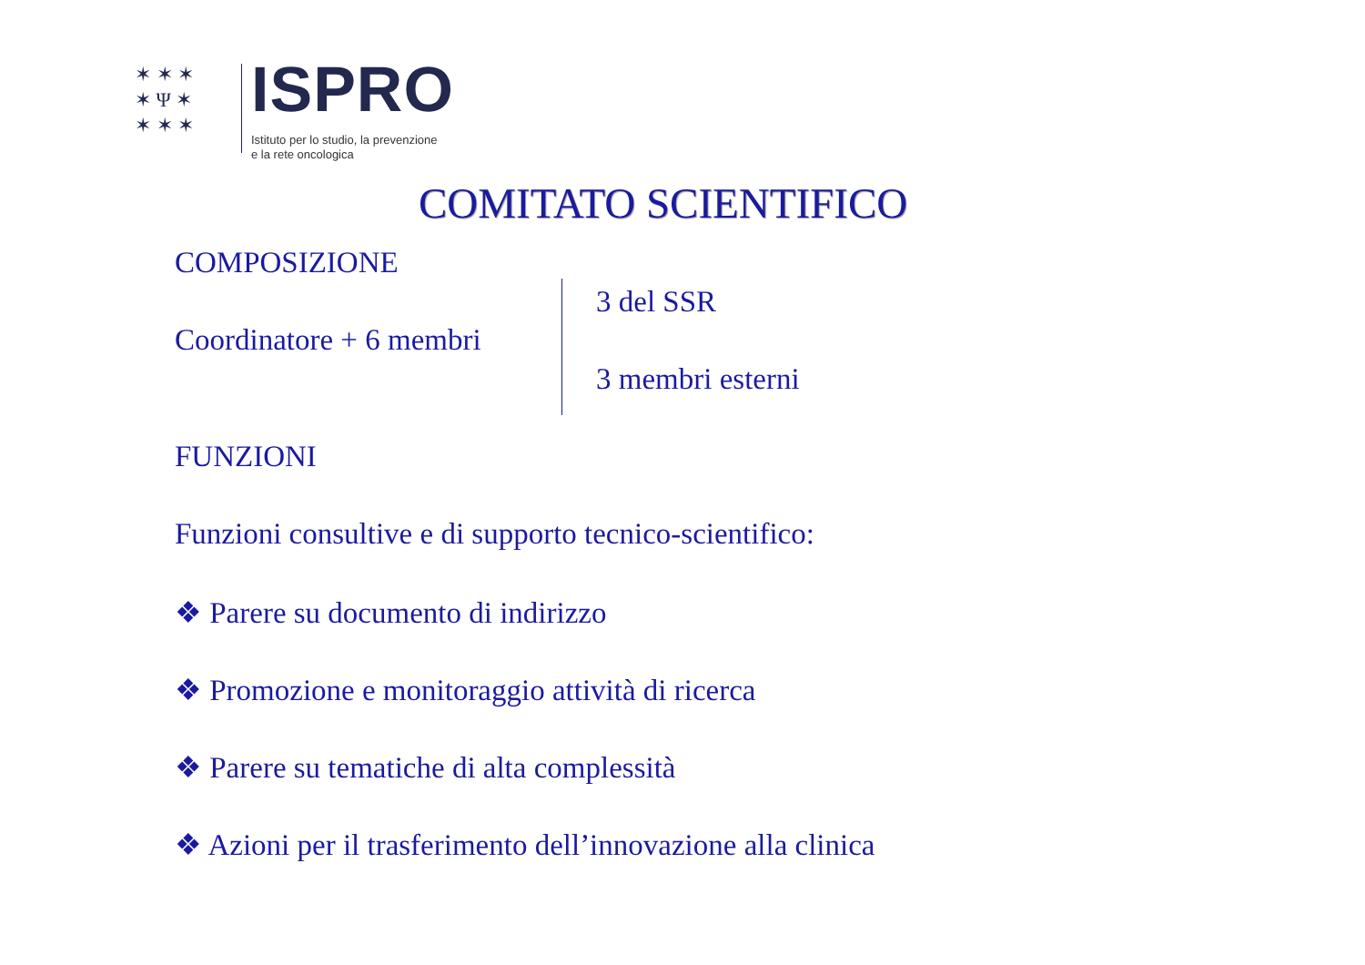✶ ✶ ✶
✶ Ψ ✶
✶ ✶ ✶
ISPRO
Istituto per lo studio, la prevenzione
e la rete oncologica
COMITATO SCIENTIFICO
COMPOSIZIONE
Coordinatore + 6 membri
3 del SSR
3 membri esterni
FUNZIONI
Funzioni consultive e di supporto tecnico-scientifico:
❖ Parere su documento di indirizzo
❖ Promozione e monitoraggio attività di ricerca
❖ Parere su tematiche di alta complessità
❖ Azioni per il trasferimento dell’innovazione alla clinica